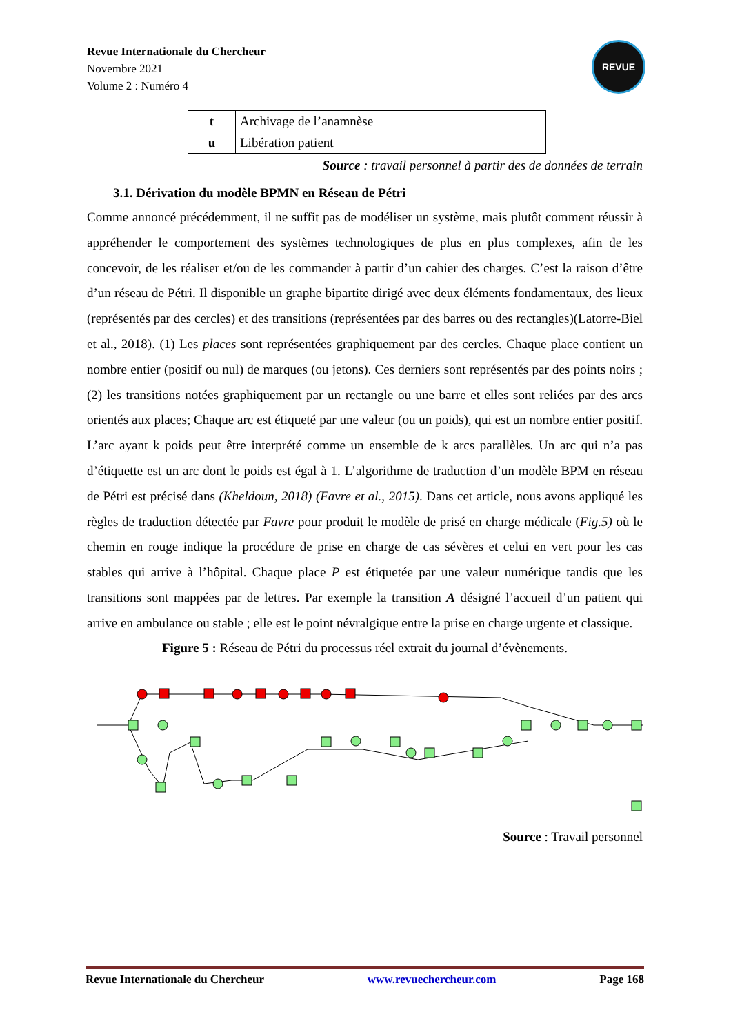Revue Internationale du Chercheur
Novembre 2021
Volume 2 : Numéro 4
REVUE
| t | Archivage de l’anamnèse |
| u | Libération patient |
Source : travail personnel à partir des de données de terrain
3.1. Dérivation du modèle BPMN en Réseau de Pétri
Comme annoncé précédemment, il ne suffit pas de modéliser un système, mais plutôt comment réussir à appréhender le comportement des systèmes technologiques de plus en plus complexes, afin de les concevoir, de les réaliser et/ou de les commander à partir d’un cahier des charges. C’est la raison d’être d’un réseau de Pétri. Il disponible un graphe bipartite dirigé avec deux éléments fondamentaux, des lieux (représentés par des cercles) et des transitions (représentées par des barres ou des rectangles)(Latorre-Biel et al., 2018). (1) Les places sont représentées graphiquement par des cercles. Chaque place contient un nombre entier (positif ou nul) de marques (ou jetons). Ces derniers sont représentés par des points noirs ; (2) les transitions notées graphiquement par un rectangle ou une barre et elles sont reliées par des arcs orientés aux places; Chaque arc est étiqueté par une valeur (ou un poids), qui est un nombre entier positif. L’arc ayant k poids peut être interprété comme un ensemble de k arcs parallèles. Un arc qui n’a pas d’étiquette est un arc dont le poids est égal à 1. L’algorithme de traduction d’un modèle BPM en réseau de Pétri est précisé dans (Kheldoun, 2018) (Favre et al., 2015). Dans cet article, nous avons appliqué les règles de traduction détectée par Favre pour produit le modèle de prisé en charge médicale (Fig.5) où le chemin en rouge indique la procédure de prise en charge de cas sévères et celui en vert pour les cas stables qui arrive à l’hôpital. Chaque place P est étiquetée par une valeur numérique tandis que les transitions sont mappées par de lettres. Par exemple la transition A désigné l’accueil d’un patient qui arrive en ambulance ou stable ; elle est le point névralgique entre la prise en charge urgente et classique.
Figure 5 : Réseau de Pétri du processus réel extrait du journal d’évènements.
Source : Travail personnel
Revue Internationale du Chercheur www.revuechercheur.com Page 168